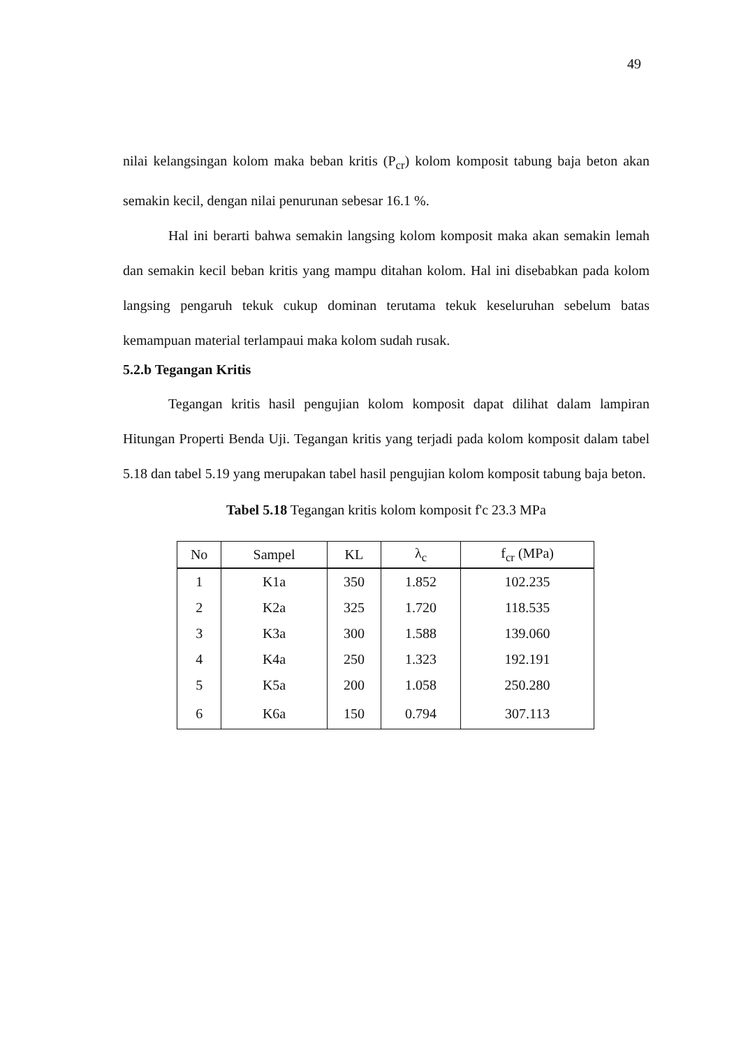49
nilai kelangsingan kolom maka beban kritis (P<sub>cr</sub>) kolom komposit tabung baja beton akan semakin kecil, dengan nilai penurunan sebesar 16.1 %.
Hal ini berarti bahwa semakin langsing kolom komposit maka akan semakin lemah dan semakin kecil beban kritis yang mampu ditahan kolom. Hal ini disebabkan pada kolom langsing pengaruh tekuk cukup dominan terutama tekuk keseluruhan sebelum batas kemampuan material terlampaui maka kolom sudah rusak.
5.2.b Tegangan Kritis
Tegangan kritis hasil pengujian kolom komposit dapat dilihat dalam lampiran Hitungan Properti Benda Uji. Tegangan kritis yang terjadi pada kolom komposit dalam tabel 5.18 dan tabel 5.19 yang merupakan tabel hasil pengujian kolom komposit tabung baja beton.
Tabel 5.18 Tegangan kritis kolom komposit f'c 23.3 MPa
| No | Sampel | KL | λ<sub>c</sub> | f<sub>cr</sub> (MPa) |
| --- | --- | --- | --- | --- |
| 1 | K1a | 350 | 1.852 | 102.235 |
| 2 | K2a | 325 | 1.720 | 118.535 |
| 3 | K3a | 300 | 1.588 | 139.060 |
| 4 | K4a | 250 | 1.323 | 192.191 |
| 5 | K5a | 200 | 1.058 | 250.280 |
| 6 | K6a | 150 | 0.794 | 307.113 |